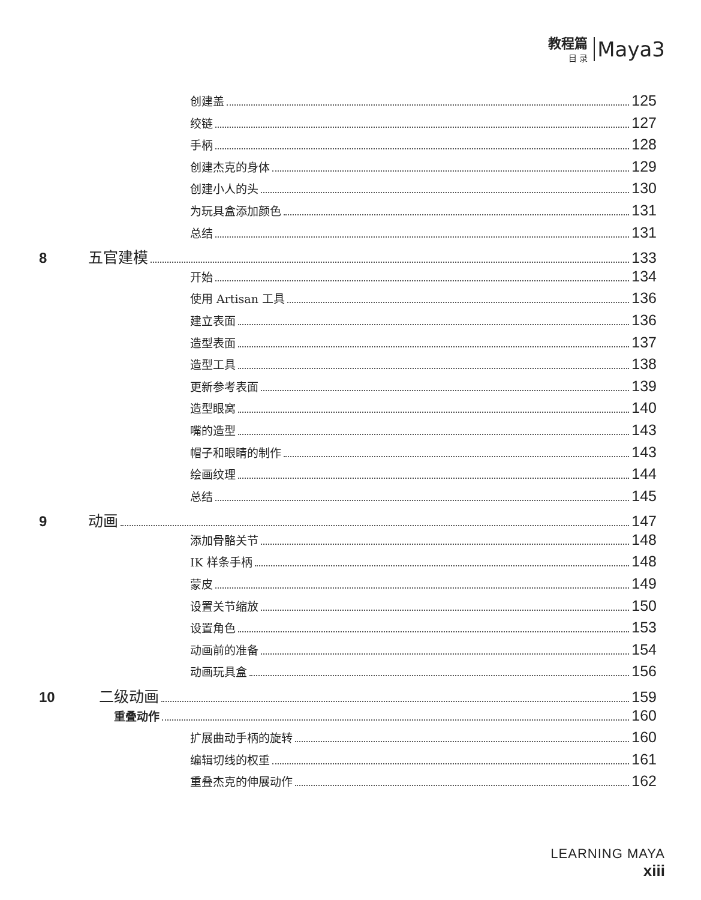教程篇
目 录
Maya3
创建盖 125
绞链 127
手柄 128
创建杰克的身体 129
创建小人的头 130
为玩具盒添加颜色 131
总结 131
8 五官建模 133
开始 134
使用 Artisan 工具 136
建立表面 136
造型表面 137
造型工具 138
更新参考表面 139
造型眼窝 140
嘴的造型 143
帽子和眼睛的制作 143
绘画纹理 144
总结 145
9 动画 147
添加骨骼关节 148
IK 样条手柄 148
蒙皮 149
设置关节缩放 150
设置角色 153
动画前的准备 154
动画玩具盒 156
10 二级动画 159
重叠动作 160
扩展曲动手柄的旋转 160
编辑切线的权重 161
重叠杰克的伸展动作 162
LEARNING MAYA
xiii